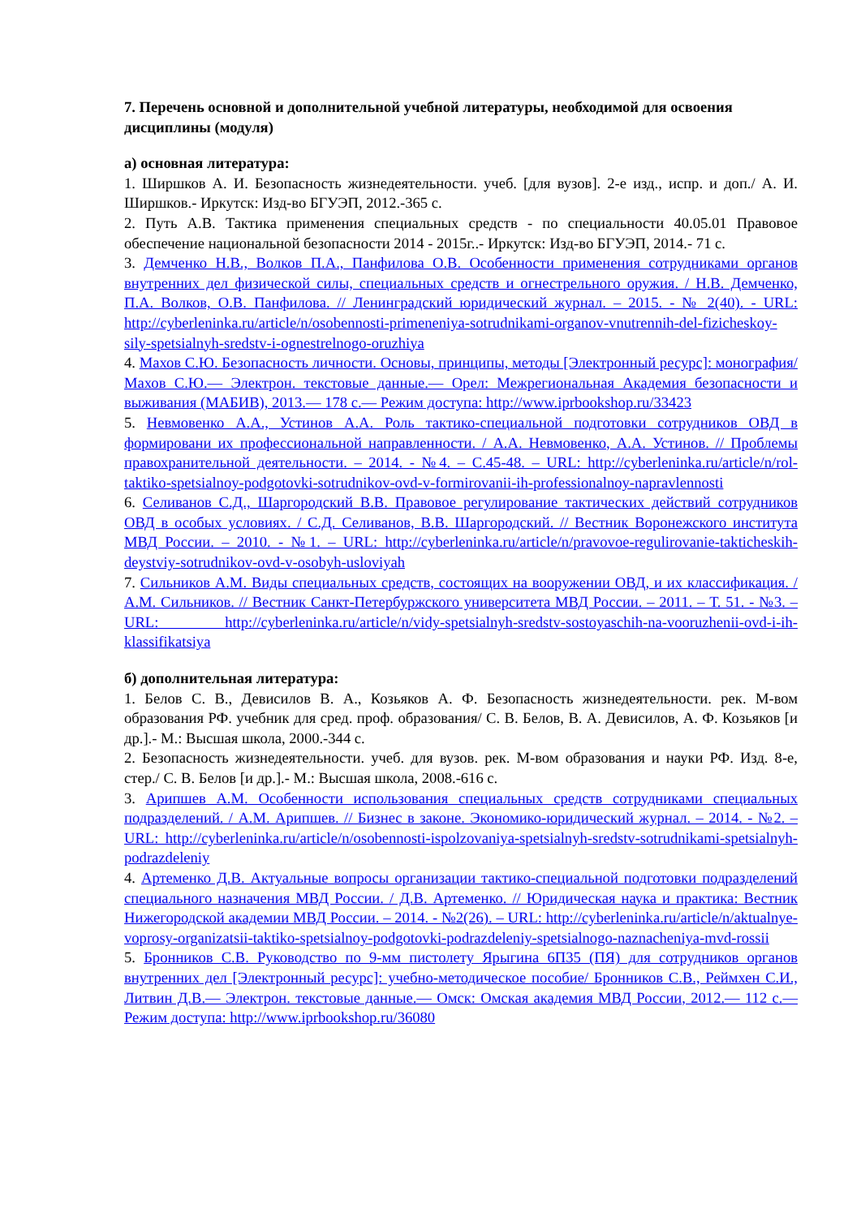7. Перечень основной и дополнительной учебной литературы, необходимой для освоения дисциплины (модуля)
а) основная литература:
1. Ширшков А. И. Безопасность жизнедеятельности. учеб. [для вузов]. 2-е изд., испр. и доп./ А. И. Ширшков.- Иркутск: Изд-во БГУЭП, 2012.-365 с.
2. Путь А.В. Тактика применения специальных средств - по специальности 40.05.01 Правовое обеспечение национальной безопасности 2014 - 2015г..- Иркутск: Изд-во БГУЭП, 2014.- 71 с.
3. Демченко Н.В., Волков П.А., Панфилова О.В. Особенности применения сотрудниками органов внутренних дел физической силы, специальных средств и огнестрельного оружия. / Н.В. Демченко, П.А. Волков, О.В. Панфилова. // Ленинградский юридический журнал. – 2015. - № 2(40). - URL: http://cyberleninka.ru/article/n/osobennosti-primeneniya-sotrudnikami-organov-vnutrennih-del-fizicheskoy-sily-spetsialnyh-sredstv-i-ognestrelnogo-oruzhiya
4. Махов С.Ю. Безопасность личности. Основы, принципы, методы [Электронный ресурс]: монография/ Махов С.Ю.— Электрон. текстовые данные.— Орел: Межрегиональная Академия безопасности и выживания (МАБИВ), 2013.— 178 с.— Режим доступа: http://www.iprbookshop.ru/33423
5. Невмовенко А.А., Устинов А.А. Роль тактико-специальной подготовки сотрудников ОВД в формировани их профессиональной направленности. / А.А. Невмовенко, А.А. Устинов. // Проблемы правохранительной деятельности. – 2014. - №4. – С.45-48. – URL: http://cyberleninka.ru/article/n/rol-taktiko-spetsialnoy-podgotovki-sotrudnikov-ovd-v-formirovanii-ih-professionalnoy-napravlennosti
6. Селиванов С.Д., Шаргородский В.В. Правовое регулирование тактических действий сотрудников ОВД в особых условиях. / С.Д. Селиванов, В.В. Шаргородский. // Вестник Воронежского института МВД России. – 2010. - №1. – URL: http://cyberleninka.ru/article/n/pravovoe-regulirovanie-takticheskih-deystviy-sotrudnikov-ovd-v-osobyh-usloviyah
7. Сильников А.М. Виды специальных средств, состоящих на вооружении ОВД, и их классификация. / А.М. Сильников. // Вестник Санкт-Петербуржского университета МВД России. – 2011. – Т. 51. - №3. – URL: http://cyberleninka.ru/article/n/vidy-spetsialnyh-sredstv-sostoyaschih-na-vooruzhenii-ovd-i-ih-klassifikatsiya
б) дополнительная литература:
1. Белов С. В., Девисилов В. А., Козьяков А. Ф. Безопасность жизнедеятельности. рек. М-вом образования РФ. учебник для сред. проф. образования/ С. В. Белов, В. А. Девисилов, А. Ф. Козьяков [и др.].- М.: Высшая школа, 2000.-344 с.
2. Безопасность жизнедеятельности. учеб. для вузов. рек. М-вом образования и науки РФ. Изд. 8-е, стер./ С. В. Белов [и др.].- М.: Высшая школа, 2008.-616 с.
3. Арипшев А.М. Особенности использования специальных средств сотрудниками специальных подразделений. / А.М. Арипшев. // Бизнес в законе. Экономико-юридический журнал. – 2014. - №2. – URL: http://cyberleninka.ru/article/n/osobennosti-ispolzovaniya-spetsialnyh-sredstv-sotrudnikami-spetsialnyh-podrazdeleniy
4. Артеменко Д.В. Актуальные вопросы организации тактико-специальной подготовки подразделений специального назначения МВД России. / Д.В. Артеменко. // Юридическая наука и практика: Вестник Нижегородской академии МВД России. – 2014. - №2(26). – URL: http://cyberleninka.ru/article/n/aktualnye-voprosy-organizatsii-taktiko-spetsialnoy-podgotovki-podrazdeleniy-spetsialnogo-naznacheniya-mvd-rossii
5. Бронников С.В. Руководство по 9-мм пистолету Ярыгина 6П35 (ПЯ) для сотрудников органов внутренних дел [Электронный ресурс]: учебно-методическое пособие/ Бронников С.В., Реймхен С.И., Литвин Д.В.— Электрон. текстовые данные.— Омск: Омская академия МВД России, 2012.— 112 с.— Режим доступа: http://www.iprbookshop.ru/36080